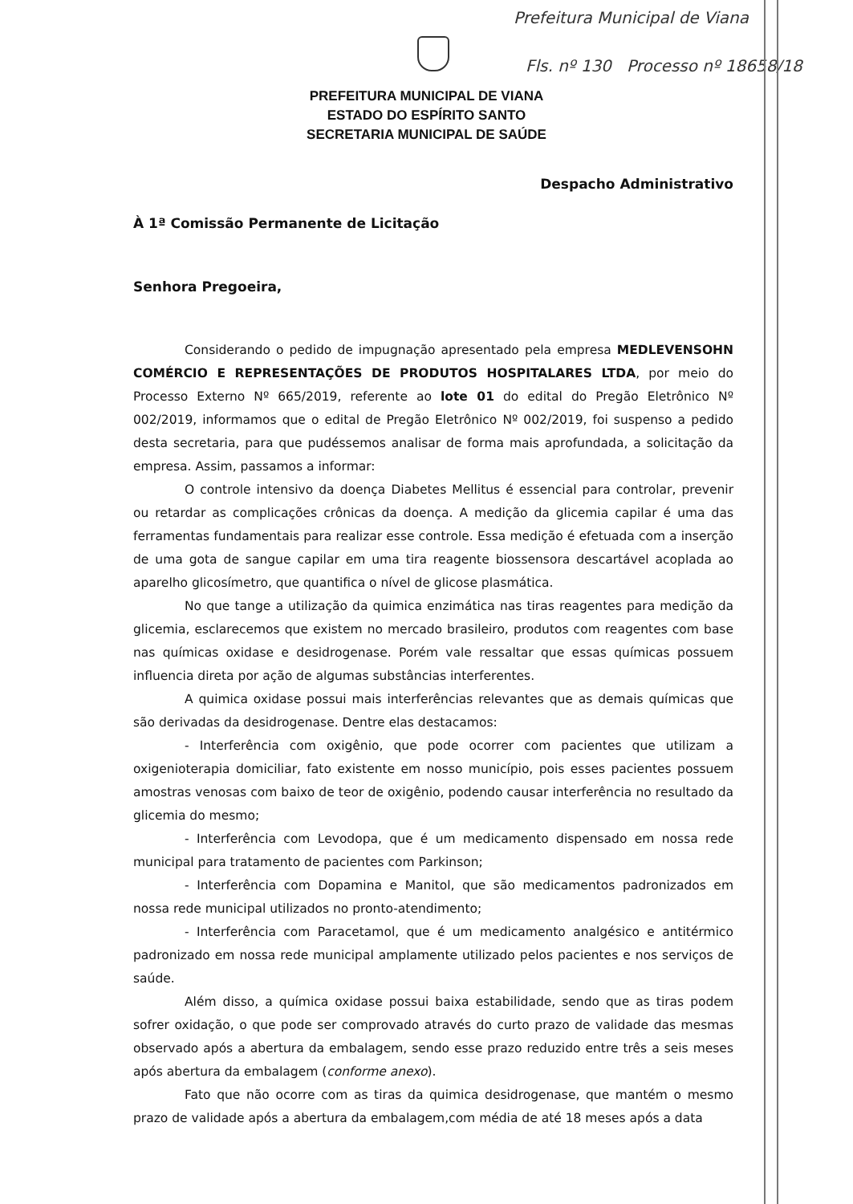Prefeitura Municipal de Viana
Fls. nº 130 Processo nº 18658/18
PREFEITURA MUNICIPAL DE VIANA
ESTADO DO ESPÍRITO SANTO
SECRETARIA MUNICIPAL DE SAÚDE
Despacho Administrativo
À 1ª Comissão Permanente de Licitação
Senhora Pregoeira,
Considerando o pedido de impugnação apresentado pela empresa MEDLEVENSOHN COMÉRCIO E REPRESENTAÇÕES DE PRODUTOS HOSPITALARES LTDA, por meio do Processo Externo Nº 665/2019, referente ao lote 01 do edital do Pregão Eletrônico Nº 002/2019, informamos que o edital de Pregão Eletrônico Nº 002/2019, foi suspenso a pedido desta secretaria, para que pudéssemos analisar de forma mais aprofundada, a solicitação da empresa. Assim, passamos a informar:
O controle intensivo da doença Diabetes Mellitus é essencial para controlar, prevenir ou retardar as complicações crônicas da doença. A medição da glicemia capilar é uma das ferramentas fundamentais para realizar esse controle. Essa medição é efetuada com a inserção de uma gota de sangue capilar em uma tira reagente biossensora descartável acoplada ao aparelho glicosímetro, que quantifica o nível de glicose plasmática.
No que tange a utilização da quimica enzimática nas tiras reagentes para medição da glicemia, esclarecemos que existem no mercado brasileiro, produtos com reagentes com base nas químicas oxidase e desidrogenase. Porém vale ressaltar que essas químicas possuem influencia direta por ação de algumas substâncias interferentes.
A quimica oxidase possui mais interferências relevantes que as demais químicas que são derivadas da desidrogenase. Dentre elas destacamos:
- Interferência com oxigênio, que pode ocorrer com pacientes que utilizam a oxigenioterapia domiciliar, fato existente em nosso município, pois esses pacientes possuem amostras venosas com baixo de teor de oxigênio, podendo causar interferência no resultado da glicemia do mesmo;
- Interferência com Levodopa, que é um medicamento dispensado em nossa rede municipal para tratamento de pacientes com Parkinson;
- Interferência com Dopamina e Manitol, que são medicamentos padronizados em nossa rede municipal utilizados no pronto-atendimento;
- Interferência com Paracetamol, que é um medicamento analgésico e antitérmico padronizado em nossa rede municipal amplamente utilizado pelos pacientes e nos serviços de saúde.
Além disso, a química oxidase possui baixa estabilidade, sendo que as tiras podem sofrer oxidação, o que pode ser comprovado através do curto prazo de validade das mesmas observado após a abertura da embalagem, sendo esse prazo reduzido entre três a seis meses após abertura da embalagem (conforme anexo).
Fato que não ocorre com as tiras da quimica desidrogenase, que mantém o mesmo prazo de validade após a abertura da embalagem,com média de até 18 meses após a data